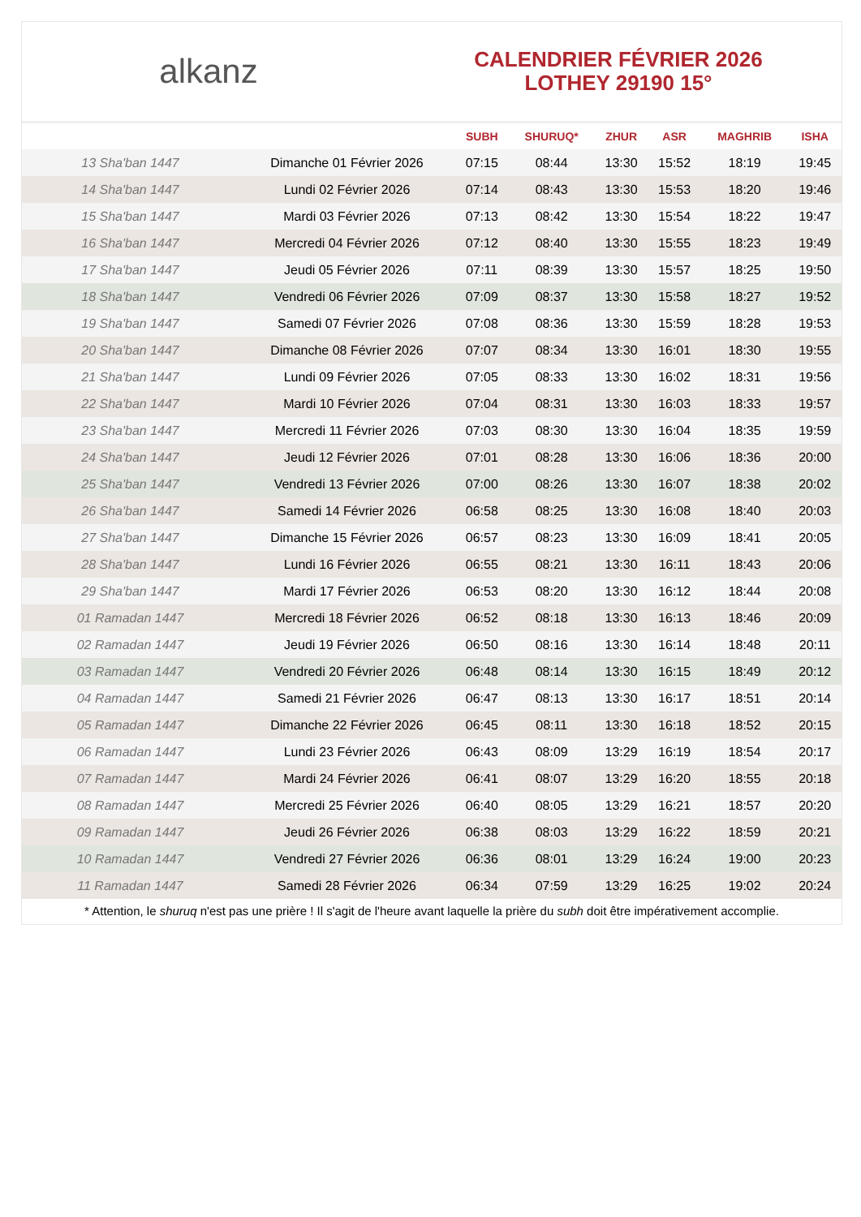alkanz
CALENDRIER FÉVRIER 2026
LOTHEY 29190 15°
| | | SUBH | SHURUQ* | ZHUR | ASR | MAGHRIB | ISHA |
| --- | --- | --- | --- | --- | --- | --- | --- |
| 13 Sha'ban 1447 | Dimanche 01 Février 2026 | 07:15 | 08:44 | 13:30 | 15:52 | 18:19 | 19:45 |
| 14 Sha'ban 1447 | Lundi 02 Février 2026 | 07:14 | 08:43 | 13:30 | 15:53 | 18:20 | 19:46 |
| 15 Sha'ban 1447 | Mardi 03 Février 2026 | 07:13 | 08:42 | 13:30 | 15:54 | 18:22 | 19:47 |
| 16 Sha'ban 1447 | Mercredi 04 Février 2026 | 07:12 | 08:40 | 13:30 | 15:55 | 18:23 | 19:49 |
| 17 Sha'ban 1447 | Jeudi 05 Février 2026 | 07:11 | 08:39 | 13:30 | 15:57 | 18:25 | 19:50 |
| 18 Sha'ban 1447 | Vendredi 06 Février 2026 | 07:09 | 08:37 | 13:30 | 15:58 | 18:27 | 19:52 |
| 19 Sha'ban 1447 | Samedi 07 Février 2026 | 07:08 | 08:36 | 13:30 | 15:59 | 18:28 | 19:53 |
| 20 Sha'ban 1447 | Dimanche 08 Février 2026 | 07:07 | 08:34 | 13:30 | 16:01 | 18:30 | 19:55 |
| 21 Sha'ban 1447 | Lundi 09 Février 2026 | 07:05 | 08:33 | 13:30 | 16:02 | 18:31 | 19:56 |
| 22 Sha'ban 1447 | Mardi 10 Février 2026 | 07:04 | 08:31 | 13:30 | 16:03 | 18:33 | 19:57 |
| 23 Sha'ban 1447 | Mercredi 11 Février 2026 | 07:03 | 08:30 | 13:30 | 16:04 | 18:35 | 19:59 |
| 24 Sha'ban 1447 | Jeudi 12 Février 2026 | 07:01 | 08:28 | 13:30 | 16:06 | 18:36 | 20:00 |
| 25 Sha'ban 1447 | Vendredi 13 Février 2026 | 07:00 | 08:26 | 13:30 | 16:07 | 18:38 | 20:02 |
| 26 Sha'ban 1447 | Samedi 14 Février 2026 | 06:58 | 08:25 | 13:30 | 16:08 | 18:40 | 20:03 |
| 27 Sha'ban 1447 | Dimanche 15 Février 2026 | 06:57 | 08:23 | 13:30 | 16:09 | 18:41 | 20:05 |
| 28 Sha'ban 1447 | Lundi 16 Février 2026 | 06:55 | 08:21 | 13:30 | 16:11 | 18:43 | 20:06 |
| 29 Sha'ban 1447 | Mardi 17 Février 2026 | 06:53 | 08:20 | 13:30 | 16:12 | 18:44 | 20:08 |
| 01 Ramadan 1447 | Mercredi 18 Février 2026 | 06:52 | 08:18 | 13:30 | 16:13 | 18:46 | 20:09 |
| 02 Ramadan 1447 | Jeudi 19 Février 2026 | 06:50 | 08:16 | 13:30 | 16:14 | 18:48 | 20:11 |
| 03 Ramadan 1447 | Vendredi 20 Février 2026 | 06:48 | 08:14 | 13:30 | 16:15 | 18:49 | 20:12 |
| 04 Ramadan 1447 | Samedi 21 Février 2026 | 06:47 | 08:13 | 13:30 | 16:17 | 18:51 | 20:14 |
| 05 Ramadan 1447 | Dimanche 22 Février 2026 | 06:45 | 08:11 | 13:30 | 16:18 | 18:52 | 20:15 |
| 06 Ramadan 1447 | Lundi 23 Février 2026 | 06:43 | 08:09 | 13:29 | 16:19 | 18:54 | 20:17 |
| 07 Ramadan 1447 | Mardi 24 Février 2026 | 06:41 | 08:07 | 13:29 | 16:20 | 18:55 | 20:18 |
| 08 Ramadan 1447 | Mercredi 25 Février 2026 | 06:40 | 08:05 | 13:29 | 16:21 | 18:57 | 20:20 |
| 09 Ramadan 1447 | Jeudi 26 Février 2026 | 06:38 | 08:03 | 13:29 | 16:22 | 18:59 | 20:21 |
| 10 Ramadan 1447 | Vendredi 27 Février 2026 | 06:36 | 08:01 | 13:29 | 16:24 | 19:00 | 20:23 |
| 11 Ramadan 1447 | Samedi 28 Février 2026 | 06:34 | 07:59 | 13:29 | 16:25 | 19:02 | 20:24 |
* Attention, le shuruq n'est pas une prière ! Il s'agit de l'heure avant laquelle la prière du subh doit être impérativement accomplie.